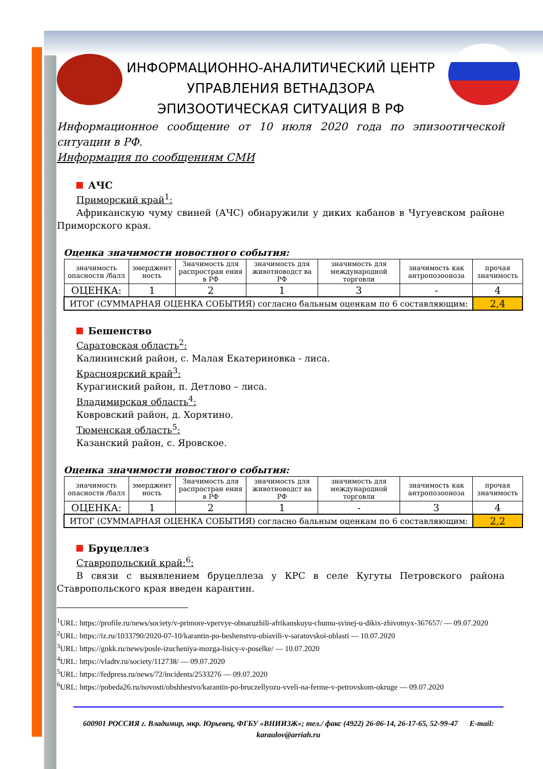ИНФОРМАЦИОННО-АНАЛИТИЧЕСКИЙ ЦЕНТР
УПРАВЛЕНИЯ ВЕТНАДЗОРА
ЭПИЗООТИЧЕСКАЯ СИТУАЦИЯ В РФ
Информационное сообщение от 10 июля 2020 года по эпизоотической ситуации в РФ.
Информация по сообщениям СМИ
АЧС
Приморский край<sup>1</sup>:
Африканскую чуму свиней (АЧС) обнаружили у диких кабанов в Чугуевском районе Приморского края.
Оценка значимости новостного события:
| значимость опасности /балл | эмерджент ность | Значимость для распростран ения в РФ | значимость для животноводст ва РФ | значимость для международной торговли | значимость как антропозооноза | прочая значимость |
| ОЦЕНКА: | 1 | 2 | 1 | 3 | - | 4 |
| ИТОГ (СУММАРНАЯ ОЦЕНКА СОБЫТИЯ) согласно бальным оценкам по 6 составляющим: | | | | | | 2,4 |
Бешенство
Саратовская область<sup>2</sup>:
Калининский район, с. Малая Екатериновка - лиса.
Красноярский край<sup>3</sup>:
Курагинский район, п. Детлово – лиса.
Владимирская область<sup>4</sup>:
Ковровский район, д. Хорятино.
Тюменская область<sup>5</sup>:
Казанский район, с. Яровское.
Оценка значимости новостного события:
| значимость опасности /балл | эмерджент ность | Значимость для распростран ения в РФ | значимость для животноводст ва РФ | значимость для международной торговли | значимость как антропозооноза | прочая значимость |
| ОЦЕНКА: | 1 | 2 | 1 | - | 3 | 4 |
| ИТОГ (СУММАРНАЯ ОЦЕНКА СОБЫТИЯ) согласно бальным оценкам по 6 составляющим: | | | | | | 2,2 |
Бруцеллез
Ставропольский край:<sup>6</sup>:
В связи с выявлением бруцеллеза у КРС в селе Кугуты Петровского района Ставропольского края введен карантин.
<sup>1</sup> URL: https://profile.ru/news/society/v-primore-vpervye-obnaruzhili-afrikanskuyu-chumu-svinej-u-dikix-zhivotnyx-367657/ — 09.07.2020
<sup>2</sup> URL: https://iz.ru/1033790/2020-07-10/karantin-po-beshenstvu-obiavili-v-saratovskoi-oblasti — 10.07.2020
<sup>3</sup> URL: https://gnkk.ru/news/posle-izucheniya-mozga-lisicy-v-poselke/ — 10.07.2020
<sup>4</sup> URL: https://vladtv.ru/society/112738/ — 09.07.2020
<sup>5</sup> URL: https://fedpress.ru/news/72/incidents/2533276 — 09.07.2020
<sup>6</sup> URL: https://pobeda26.ru/novosti/obshhestvo/karantin-po-bruczellyozu-vveli-na-ferme-v-petrovskom-okruge — 09.07.2020
600901 РОССИЯ г. Владимир, мкр. Юрьевец, ФГБУ «ВНИИЗЖ»; тел./ факс (4922) 26-06-14, 26-17-65, 52-99-47 E-mail: karaulov@arriah.ru